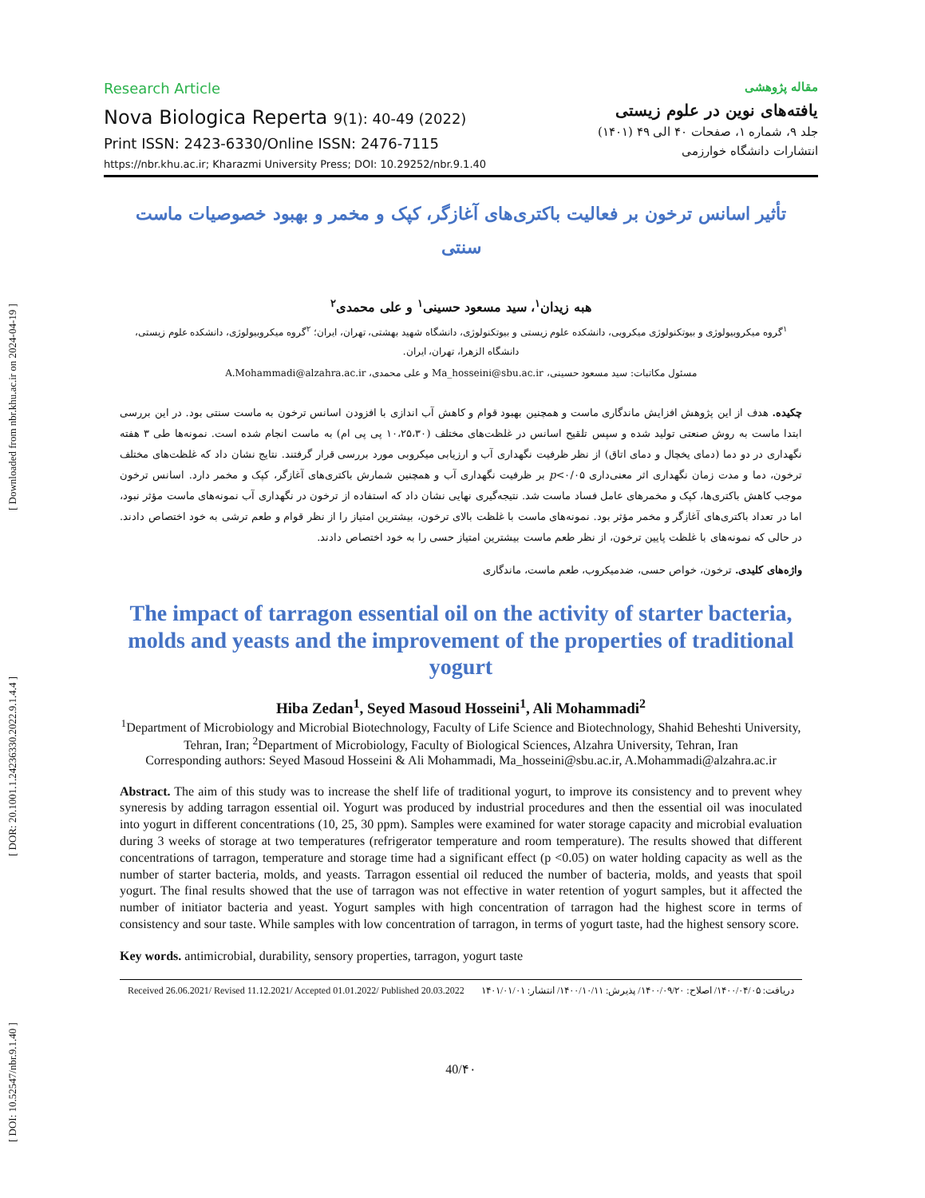[ DOI: 10.52547/nbr.9.1.40 ] [ DOR: 20.1001.1.24236330.2022.9.1.4.4 ] [ Downloaded from nbr.khu.ac.ir on 2024-04-19 ]
Research Article
Nova Biologica Reperta 9(1): 40-49 (2022)
Print ISSN: 2423-6330/Online ISSN: 2476-7115
https://nbr.khu.ac.ir; Kharazmi University Press; DOI: 10.29252/nbr.9.1.40
مقاله پژوهشی
یافته‌های نوین در علوم زیستی
جلد ۹، شماره ۱، صفحات ۴۰ الی ۴۹ (۱۴۰۱)
انتشارات دانشگاه خوارزمی
تأثیر اسانس ترخون بر فعالیت باکتری‌های آغازگر، کپک و مخمر و بهبود خصوصیات ماست سنتی
هبه زیدان<sup>۱</sup>، سید مسعود حسینی<sup>۱</sup> و علی محمدی<sup>۲</sup>
<sup>۱</sup> گروه میکروبیولوژی و بیوتکنولوژی میکروبی، دانشکده علوم زیستی و بیوتکنولوژی، دانشگاه شهید بهشتی، تهران، ایران؛ <sup>۲</sup>گروه میکروبیولوژی، دانشکده علوم زیستی، دانشگاه الزهرا، تهران، ایران.
مسئول مکاتبات: سید مسعود حسینی، Ma_hosseini@sbu.ac.ir و علی محمدی، A.Mohammadi@alzahra.ac.ir
چکیده. هدف از این پژوهش افزایش ماندگاری ماست و همچنین بهبود قوام و کاهش آب اندازی با افزودن اسانس ترخون به ماست سنتی بود. در این بررسی ابتدا ماست به روش صنعتی تولید شده و سپس تلقیح اسانس در غلظت‌های مختلف (۱۰،۲۵،۳۰ پی پی ام) به ماست انجام شده است. نمونه‌ها طی ۳ هفته نگهداری در دو دما (دمای یخچال و دمای اتاق) از نظر ظرفیت نگهداری آب و ارزیابی میکروبی مورد بررسی قرار گرفتند. نتایج نشان داد که غلظت‌های مختلف ترخون، دما و مدت زمان نگهداری اثر معنی‌داری p<۰/۰۵ بر ظرفیت نگهداری آب و همچنین شمارش باکتری‌های آغازگر، کپک و مخمر دارد. اسانس ترخون موجب کاهش باکتری‌ها، کپک و مخمرهای عامل فساد ماست شد. نتیجه‌گیری نهایی نشان داد که استفاده از ترخون در نگهداری آب نمونه‌های ماست مؤثر نبود، اما در تعداد باکتری‌های آغازگر و مخمر مؤثر بود. نمونه‌های ماست با غلظت بالای ترخون، بیشترین امتیاز را از نظر قوام و طعم ترشی به خود اختصاص دادند. در حالی که نمونه‌های با غلظت پایین ترخون، از نظر طعم ماست بیشترین امتیاز حسی را به خود اختصاص دادند.
واژه‌های کلیدی. ترخون، خواص حسی، ضدمیکروب، طعم ماست، ماندگاری
The impact of tarragon essential oil on the activity of starter bacteria, molds and yeasts and the improvement of the properties of traditional yogurt
Hiba Zedan<sup>1</sup>, Seyed Masoud Hosseini<sup>1</sup>, Ali Mohammadi<sup>2</sup>
<sup>1</sup> Department of Microbiology and Microbial Biotechnology, Faculty of Life Science and Biotechnology, Shahid Beheshti University, Tehran, Iran; <sup>2</sup>Department of Microbiology, Faculty of Biological Sciences, Alzahra University, Tehran, Iran
Corresponding authors: Seyed Masoud Hosseini & Ali Mohammadi, Ma_hosseini@sbu.ac.ir, A.Mohammadi@alzahra.ac.ir
Abstract. The aim of this study was to increase the shelf life of traditional yogurt, to improve its consistency and to prevent whey syneresis by adding tarragon essential oil. Yogurt was produced by industrial procedures and then the essential oil was inoculated into yogurt in different concentrations (10, 25, 30 ppm). Samples were examined for water storage capacity and microbial evaluation during 3 weeks of storage at two temperatures (refrigerator temperature and room temperature). The results showed that different concentrations of tarragon, temperature and storage time had a significant effect (p <0.05) on water holding capacity as well as the number of starter bacteria, molds, and yeasts. Tarragon essential oil reduced the number of bacteria, molds, and yeasts that spoil yogurt. The final results showed that the use of tarragon was not effective in water retention of yogurt samples, but it affected the number of initiator bacteria and yeast. Yogurt samples with high concentration of tarragon had the highest score in terms of consistency and sour taste. While samples with low concentration of tarragon, in terms of yogurt taste, had the highest sensory score.
Key words. antimicrobial, durability, sensory properties, tarragon, yogurt taste
Received 26.06.2021/ Revised 11.12.2021/ Accepted 01.01.2022/ Published 20.03.2022 دریافت: ۱۴۰۰/۰۴/۰۵/ اصلاح: ۱۴۰۰/۰۹/۲۰/ پذیرش: ۱۴۰۰/۱۰/۱۱/ انتشار: ۱۴۰۱/۰۱/۰۱
40/۴۰